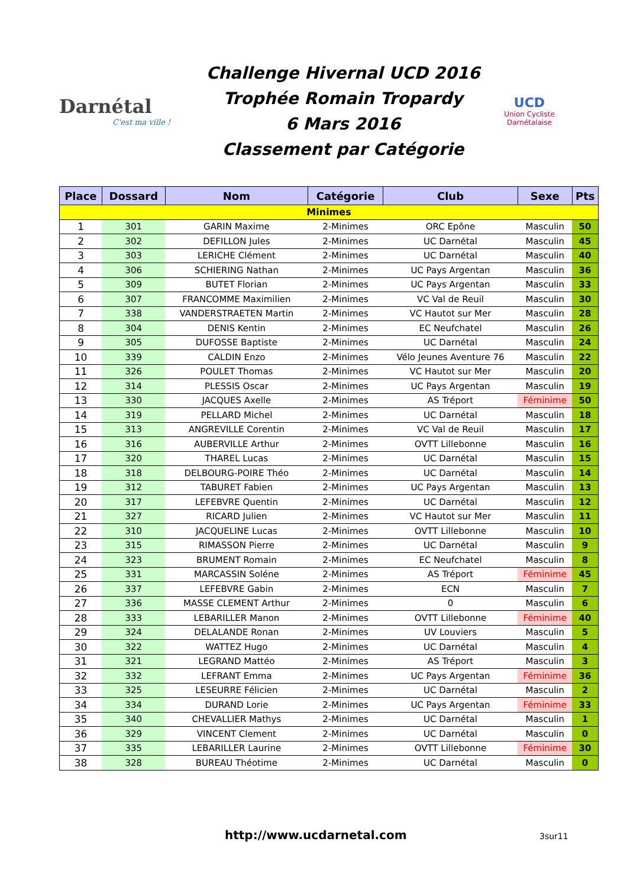Darnétal
C'est ma ville !
Challenge Hivernal UCD 2016
Trophée Romain Tropardy
6 Mars 2016
Classement par Catégorie
UCD
Union Cycliste Darnétalaise
| Place | Dossard | Nom | Catégorie | Club | Sexe | Pts |
| --- | --- | --- | --- | --- | --- | --- |
| Minimes | | | | | | |
| 1 | 301 | GARIN Maxime | 2-Minimes | ORC Epône | Masculin | 50 |
| 2 | 302 | DEFILLON Jules | 2-Minimes | UC Darnétal | Masculin | 45 |
| 3 | 303 | LERICHE Clément | 2-Minimes | UC Darnétal | Masculin | 40 |
| 4 | 306 | SCHIERING Nathan | 2-Minimes | UC Pays Argentan | Masculin | 36 |
| 5 | 309 | BUTET Florian | 2-Minimes | UC Pays Argentan | Masculin | 33 |
| 6 | 307 | FRANCOMME Maximilien | 2-Minimes | VC Val de Reuil | Masculin | 30 |
| 7 | 338 | VANDERSTRAETEN Martin | 2-Minimes | VC Hautot sur Mer | Masculin | 28 |
| 8 | 304 | DENIS Kentin | 2-Minimes | EC Neufchatel | Masculin | 26 |
| 9 | 305 | DUFOSSE Baptiste | 2-Minimes | UC Darnétal | Masculin | 24 |
| 10 | 339 | CALDIN Enzo | 2-Minimes | Vélo Jeunes Aventure 76 | Masculin | 22 |
| 11 | 326 | POULET Thomas | 2-Minimes | VC Hautot sur Mer | Masculin | 20 |
| 12 | 314 | PLESSIS Oscar | 2-Minimes | UC Pays Argentan | Masculin | 19 |
| 13 | 330 | JACQUES Axelle | 2-Minimes | AS Tréport | Féminime | 50 |
| 14 | 319 | PELLARD Michel | 2-Minimes | UC Darnétal | Masculin | 18 |
| 15 | 313 | ANGREVILLE Corentin | 2-Minimes | VC Val de Reuil | Masculin | 17 |
| 16 | 316 | AUBERVILLE Arthur | 2-Minimes | OVTT Lillebonne | Masculin | 16 |
| 17 | 320 | THAREL Lucas | 2-Minimes | UC Darnétal | Masculin | 15 |
| 18 | 318 | DELBOURG-POIRE Théo | 2-Minimes | UC Darnétal | Masculin | 14 |
| 19 | 312 | TABURET Fabien | 2-Minimes | UC Pays Argentan | Masculin | 13 |
| 20 | 317 | LEFEBVRE Quentin | 2-Minimes | UC Darnétal | Masculin | 12 |
| 21 | 327 | RICARD Julien | 2-Minimes | VC Hautot sur Mer | Masculin | 11 |
| 22 | 310 | JACQUELINE Lucas | 2-Minimes | OVTT Lillebonne | Masculin | 10 |
| 23 | 315 | RIMASSON Pierre | 2-Minimes | UC Darnétal | Masculin | 9 |
| 24 | 323 | BRUMENT Romain | 2-Minimes | EC Neufchatel | Masculin | 8 |
| 25 | 331 | MARCASSIN Soléne | 2-Minimes | AS Tréport | Féminime | 45 |
| 26 | 337 | LEFEBVRE Gabin | 2-Minimes | ECN | Masculin | 7 |
| 27 | 336 | MASSE CLEMENT Arthur | 2-Minimes | 0 | Masculin | 6 |
| 28 | 333 | LEBARILLER Manon | 2-Minimes | OVTT Lillebonne | Féminime | 40 |
| 29 | 324 | DELALANDE Ronan | 2-Minimes | UV Louviers | Masculin | 5 |
| 30 | 322 | WATTEZ Hugo | 2-Minimes | UC Darnétal | Masculin | 4 |
| 31 | 321 | LEGRAND Mattéo | 2-Minimes | AS Tréport | Masculin | 3 |
| 32 | 332 | LEFRANT Emma | 2-Minimes | UC Pays Argentan | Féminime | 36 |
| 33 | 325 | LESEURRE Félicien | 2-Minimes | UC Darnétal | Masculin | 2 |
| 34 | 334 | DURAND Lorie | 2-Minimes | UC Pays Argentan | Féminime | 33 |
| 35 | 340 | CHEVALLIER Mathys | 2-Minimes | UC Darnétal | Masculin | 1 |
| 36 | 329 | VINCENT Clement | 2-Minimes | UC Darnétal | Masculin | 0 |
| 37 | 335 | LEBARILLER Laurine | 2-Minimes | OVTT Lillebonne | Féminime | 30 |
| 38 | 328 | BUREAU Théotime | 2-Minimes | UC Darnétal | Masculin | 0 |
http://www.ucdarnetal.com 3sur11